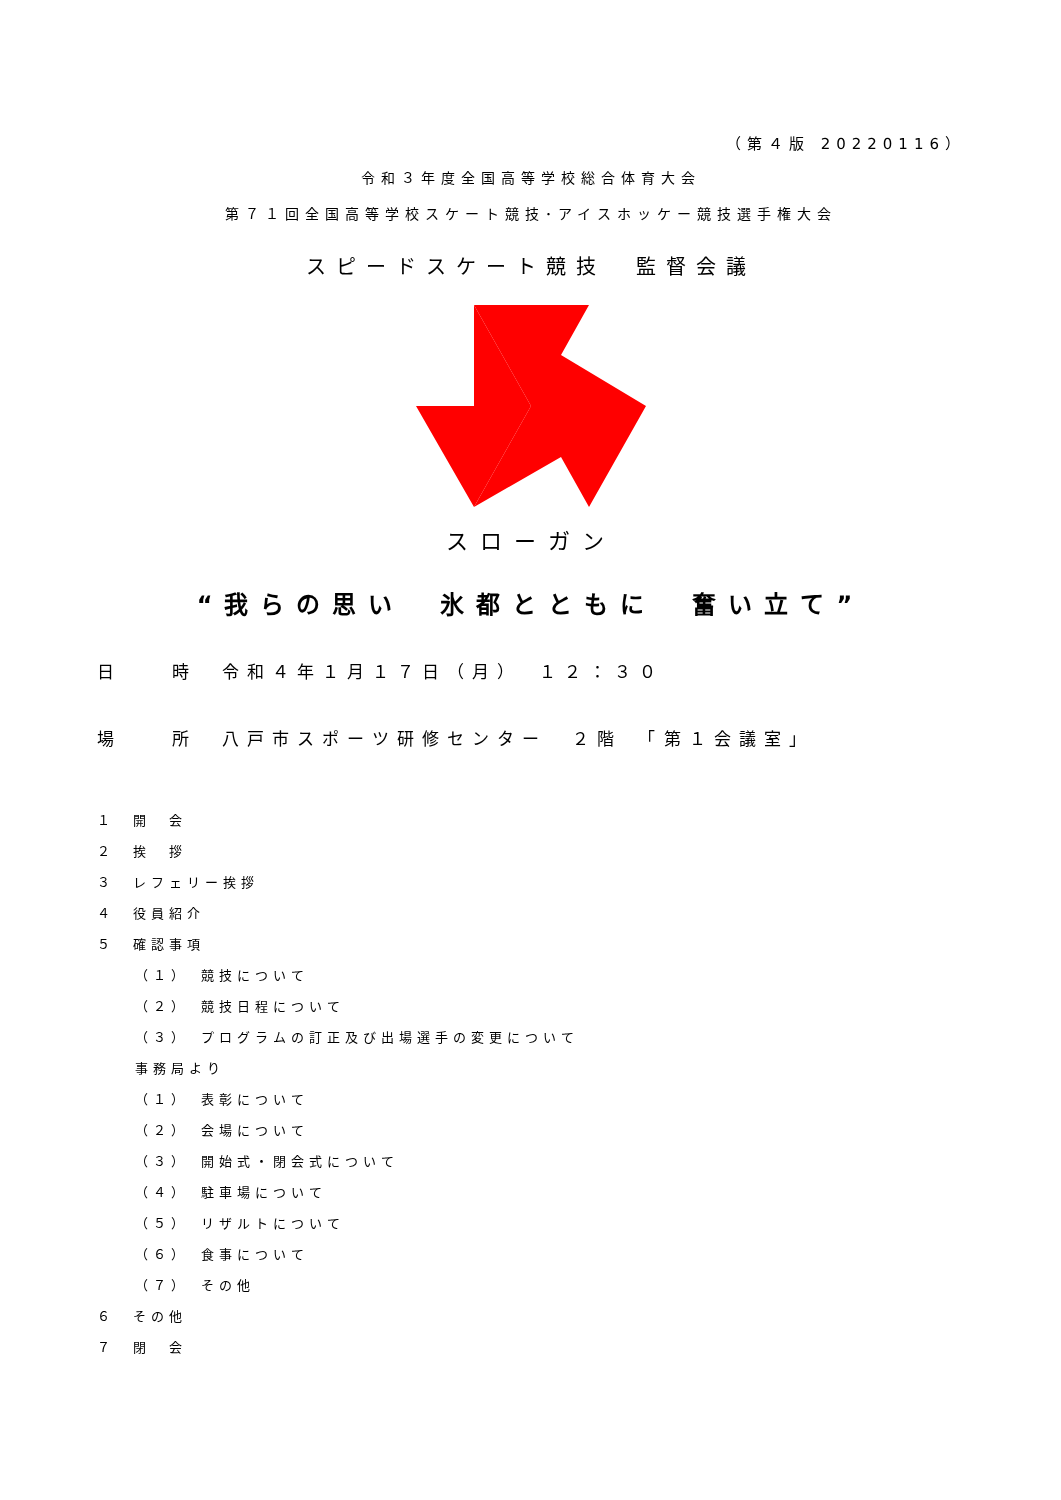（第４版 20220116）
令和３年度全国高等学校総合体育大会
第７１回全国高等学校スケート競技･アイスホッケー競技選手権大会
スピードスケート競技　監督会議
スローガン
“我らの思い　氷都とともに　奮い立て”
日　　時　令和４年１月１７日（月）　１２：３０
場　　所　八戸市スポーツ研修センター　２階　「第１会議室」
１　開　会
２　挨　拶
３　レフェリー挨拶
４　役員紹介
５　確認事項
（１）　競技について
（２）　競技日程について
（３）　プログラムの訂正及び出場選手の変更について
事務局より
（１）　表彰について
（２）　会場について
（３）　開始式・閉会式について
（４）　駐車場について
（５）　リザルトについて
（６）　食事について
（７）　その他
６　その他
７　閉　会